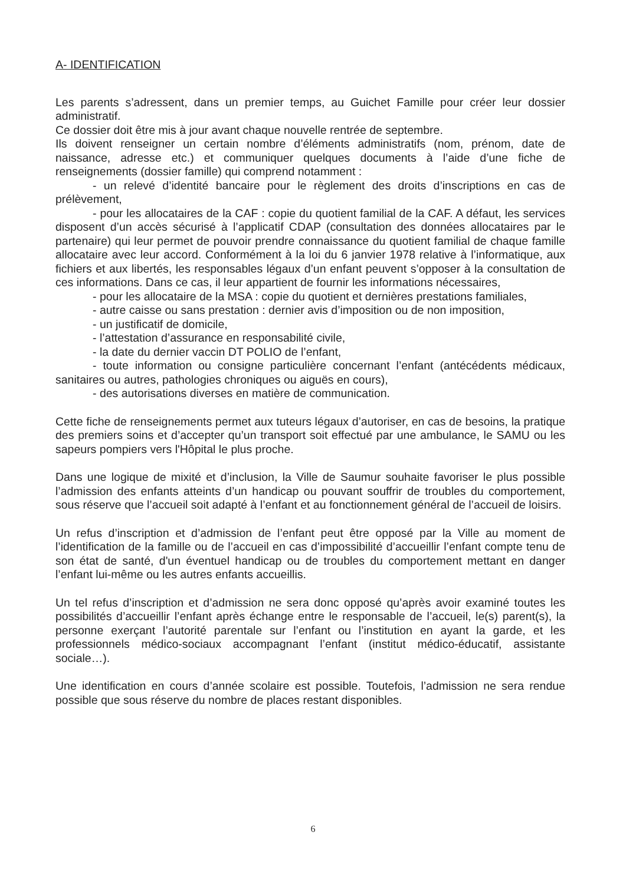A- IDENTIFICATION
Les parents s’adressent, dans un premier temps, au Guichet Famille pour créer leur dossier administratif.
Ce dossier doit être mis à jour avant chaque nouvelle rentrée de septembre.
Ils doivent renseigner un certain nombre d’éléments administratifs (nom, prénom, date de naissance, adresse etc.) et communiquer quelques documents à l’aide d’une fiche de renseignements (dossier famille) qui comprend notamment :
- un relevé d’identité bancaire pour le règlement des droits d’inscriptions en cas de prélèvement,
- pour les allocataires de la CAF : copie du quotient familial de la CAF. A défaut, les services disposent d’un accès sécurisé à l’applicatif CDAP (consultation des données allocataires par le partenaire) qui leur permet de pouvoir prendre connaissance du quotient familial de chaque famille allocataire avec leur accord. Conformément à la loi du 6 janvier 1978 relative à l’informatique, aux fichiers et aux libertés, les responsables légaux d’un enfant peuvent s’opposer à la consultation de ces informations. Dans ce cas, il leur appartient de fournir les informations nécessaires,
- pour les allocataire de la MSA : copie du quotient et dernières prestations familiales,
- autre caisse ou sans prestation : dernier avis d’imposition ou de non imposition,
- un justificatif de domicile,
- l’attestation d’assurance en responsabilité civile,
- la date du dernier vaccin DT POLIO de l’enfant,
- toute information ou consigne particulière concernant l’enfant (antécédents médicaux, sanitaires ou autres, pathologies chroniques ou aiguës en cours),
- des autorisations diverses en matière de communication.
Cette fiche de renseignements permet aux tuteurs légaux d’autoriser, en cas de besoins, la pratique des premiers soins et d’accepter qu’un transport soit effectué par une ambulance, le SAMU ou les sapeurs pompiers vers l'Hôpital le plus proche.
Dans une logique de mixité et d’inclusion, la Ville de Saumur souhaite favoriser le plus possible l’admission des enfants atteints d’un handicap ou pouvant souffrir de troubles du comportement, sous réserve que l’accueil soit adapté à l’enfant et au fonctionnement général de l’accueil de loisirs.
Un refus d’inscription et d’admission de l’enfant peut être opposé par la Ville au moment de l’identification de la famille ou de l’accueil en cas d’impossibilité d’accueillir l’enfant compte tenu de son état de santé, d'un éventuel handicap ou de troubles du comportement mettant en danger l’enfant lui-même ou les autres enfants accueillis.
Un tel refus d’inscription et d’admission ne sera donc opposé qu’après avoir examiné toutes les possibilités d’accueillir l’enfant après échange entre le responsable de l’accueil, le(s) parent(s), la personne exerçant l’autorité parentale sur l’enfant ou l’institution en ayant la garde, et les professionnels médico-sociaux accompagnant l’enfant (institut médico-éducatif, assistante sociale…).
Une identification en cours d’année scolaire est possible. Toutefois, l’admission ne sera rendue possible que sous réserve du nombre de places restant disponibles.
6